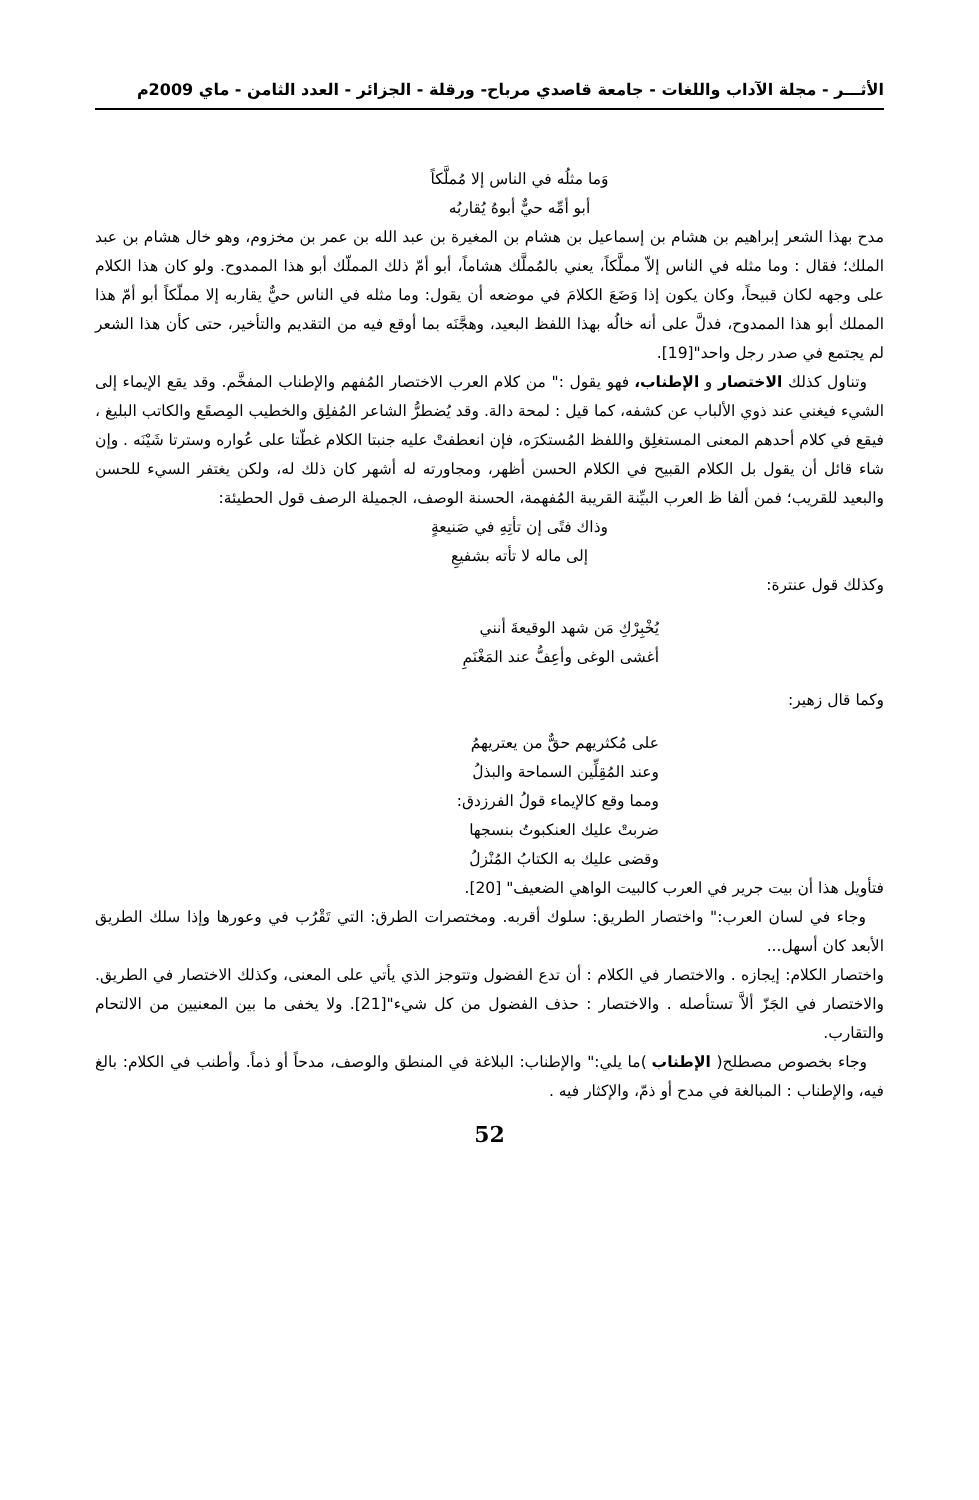الأثـــر - مجلة الآداب واللغات - جامعة قاصدي مرباح- ورقلة - الجزائر - العدد الثامن - ماي 2009م
وَما مثلُه في الناس إلا مُملَّكاً
أبو أمِّه حيٌّ أبوهُ يُقاربُه
مدح بهذا الشعر إبراهيم بن هشام بن إسماعيل بن هشام بن المغيرة بن عبد الله بن عمر بن مخزوم، وهو خال هشام بن عبد الملك؛ فقال : وما مثله في الناس إلاّ مملَّكاً، يعني بالمُملَّك هشاماً، أبو أمّ ذلك المملّك أبو هذا الممدوح. ولو كان هذا الكلام على وجهه لكان قبيحاً، وكان يكون إذا وَضَعَ الكلامَ في موضعه أن يقول: وما مثله في الناس حيٌّ يقاربه إلا مملّكاً أبو أمّ هذا المملك أبو هذا الممدوح، فدلَّ على أنه خالُه بهذا اللفظ البعيد، وهجَّنَه بما أوقع فيه من التقديم والتأخير، حتى كأن هذا الشعر لم يجتمع في صدر رجل واحد"[19].
وتناول كذلك الاختصار و الإطناب، فهو يقول :" من كلام العرب الاختصار المُفهم والإطناب المفخَّم. وقد يقع الإيماء إلى الشيء فيغني عند ذوي الألباب عن كشفه، كما قيل : لمحة دالة. وقد يُضطرُّ الشاعر المُفلِق والخطيب المِصقَع والكاتب البليغ ، فيقع في كلام أحدهم المعنى المستغلِق واللفظ المُستكرَه، فإن انعطفتْ عليه جنبتا الكلام غطّتا على عُواره وسترتا شَيْنَه . وإن شاء قائل أن يقول بل الكلام القبيح في الكلام الحسن أظهر، ومجاورته له أشهر كان ذلك له، ولكن يغتفر السيء للحسن والبعيد للقريب؛ فمن ألفا ظ العرب البيِّنة القريبة المُفهمة، الحسنة الوصف، الجميلة الرصف قول الحطيئة:
وذاك فتًى إن تأتِهِ في صَنيعةٍ
إلى ماله لا تأته بشفيعِ
وكذلك قول عنترة:
يُخْبِرْكِ مَن شهد الوقيعةَ أنني
أغشى الوغى وأعِفُّ عند المَغْنَمِ
وكما قال زهير:
على مُكثريهم حقٌّ من يعتريهمُ
وعند المُقِلِّين السماحة والبذلُ
ومما وقع كالإيماء قولُ الفرزدق:
ضربتْ عليك العنكبوتُ بنسجها
وقضى عليك به الكتابُ المُنْزلُ
فتأويل هذا أن بيت جرير في العرب كالبيت الواهي الضعيف" [20].
وجاء في لسان العرب:" واختصار الطريق: سلوك أقربه. ومختصرات الطرق: التي تَقْرُب في وعورها وإذا سلك الطريق الأبعد كان أسهل...
واختصار الكلام: إيجازه . والاختصار في الكلام : أن تدع الفضول وتتوجز الذي يأتي على المعنى، وكذلك الاختصار في الطريق. والاختصار في الجَزّ ألاَّ تستأصله . والاختصار : حذف الفضول من كل شيء"[21]. ولا يخفى ما بين المعنيين من الالتحام والتقارب.
وجاء بخصوص مصطلح( الإطناب )ما يلي:" والإطناب: البلاغة في المنطق والوصف، مدحاً أو ذماً. وأطنب في الكلام: بالغ فيه، والإطناب : المبالغة في مدح أو ذمّ، والإكثار فيه .
52